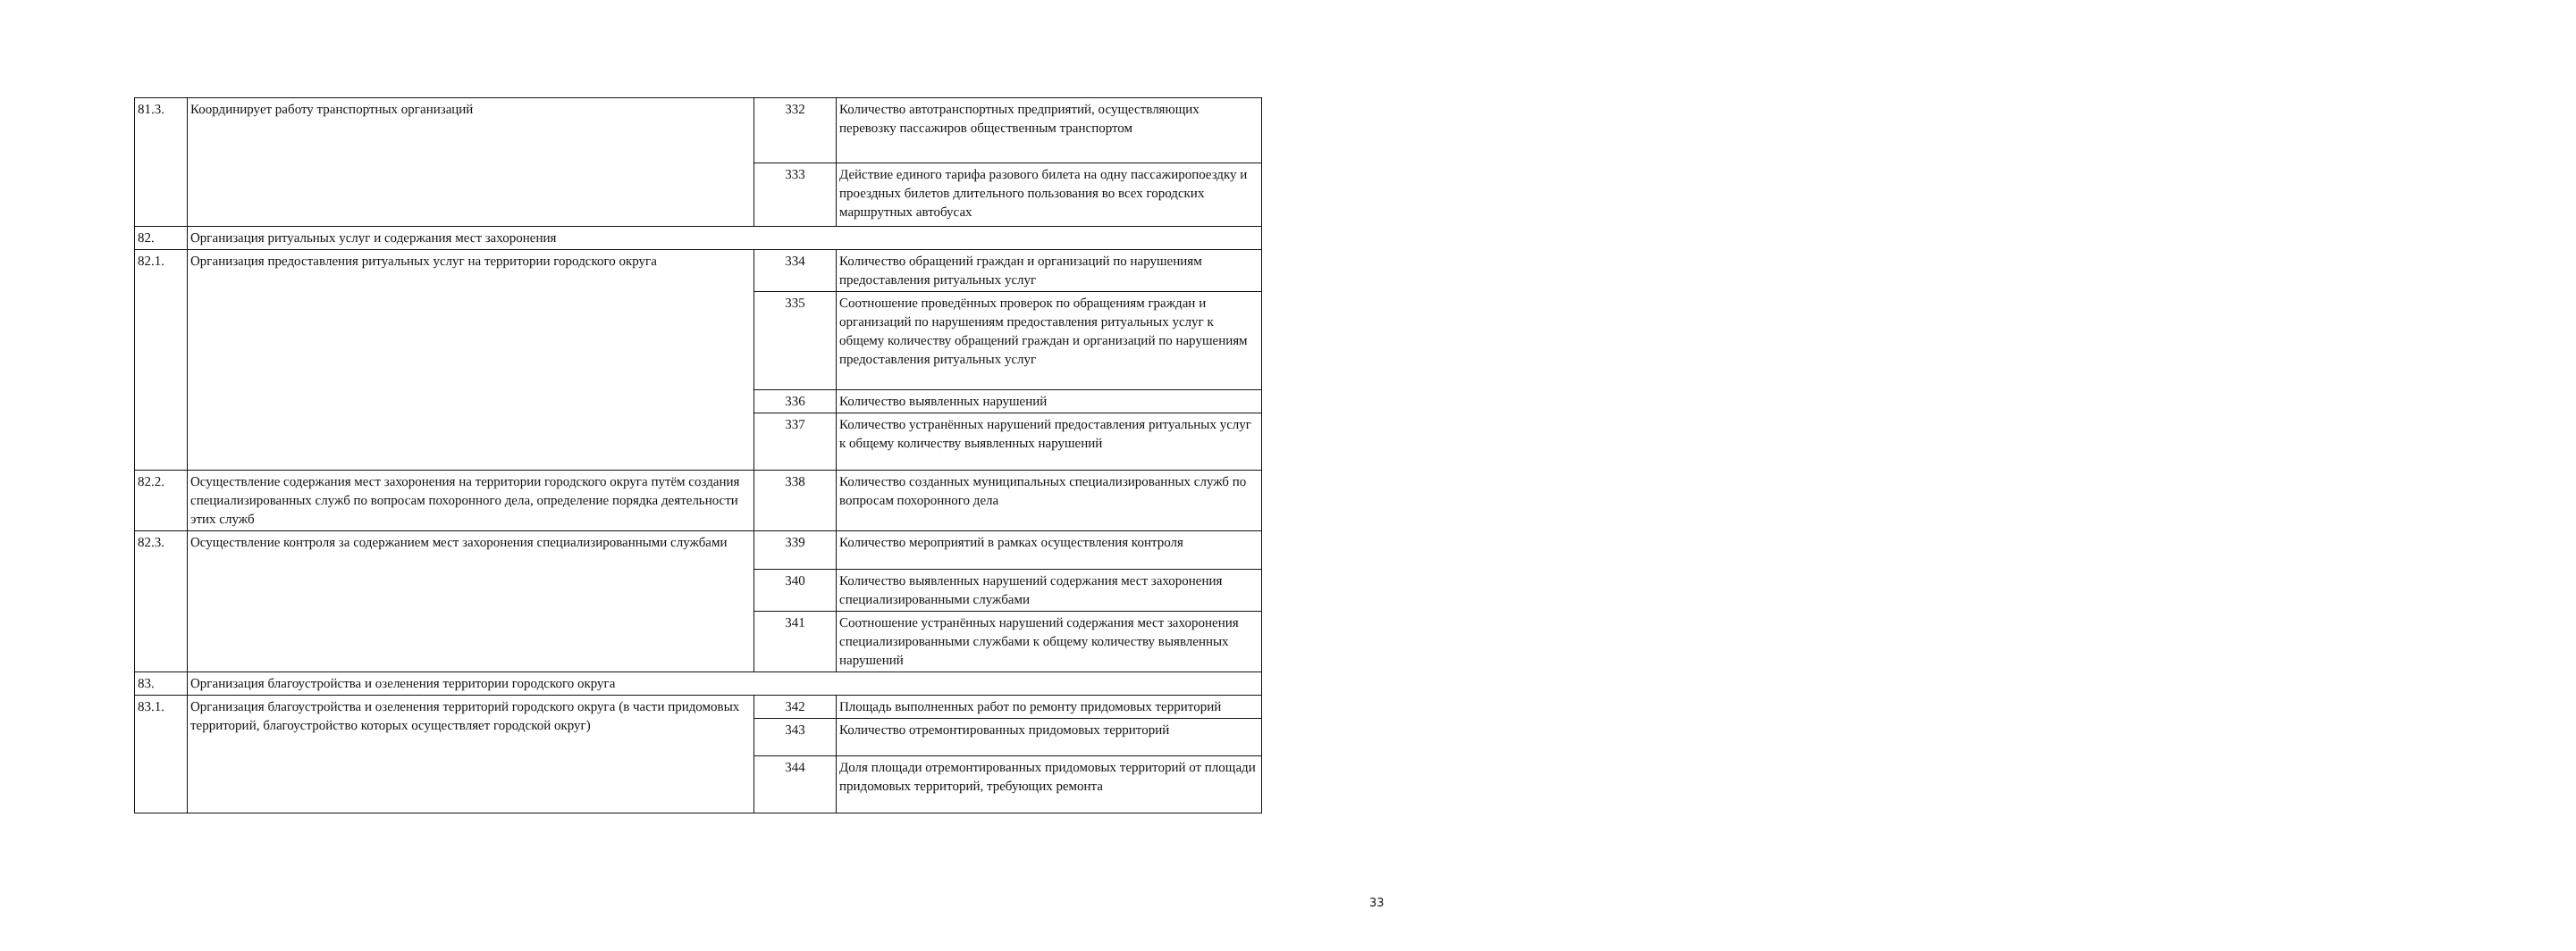| 81.3. | Координирует работу транспортных организаций | 332 | Количество автотранспортных предприятий, осуществляющих перевозку пассажиров общественным транспортом |
| | | 333 | Действие единого тарифа разового билета на одну пассажиропоездку и проездных билетов длительного пользования во всех городских маршрутных автобусах |
| 82. | Организация ритуальных услуг и содержания мест захоронения | | |
| 82.1. | Организация предоставления ритуальных услуг на территории городского округа | 334 | Количество обращений граждан и организаций по нарушениям предоставления ритуальных услуг |
| | | 335 | Соотношение проведённых проверок по обращениям граждан и организаций по нарушениям предоставления ритуальных услуг к общему количеству обращений граждан и организаций по нарушениям предоставления ритуальных услуг |
| | | 336 | Количество выявленных нарушений |
| | | 337 | Количество устранённых нарушений предоставления ритуальных услуг к общему количеству выявленных нарушений |
| 82.2. | Осуществление содержания мест захоронения на территории городского округа путём создания специализированных служб по вопросам похоронного дела, определение порядка деятельности этих служб | 338 | Количество созданных муниципальных специализированных служб по вопросам похоронного дела |
| 82.3. | Осуществление контроля за содержанием мест захоронения специализированными службами | 339 | Количество мероприятий в рамках осуществления контроля |
| | | 340 | Количество выявленных нарушений содержания мест захоронения специализированными службами |
| | | 341 | Соотношение устранённых нарушений содержания мест захоронения специализированными службами к общему количеству выявленных нарушений |
| 83. | Организация благоустройства и озеленения территории городского округа | | |
| 83.1. | Организация благоустройства и озеленения территорий городского округа (в части придомовых территорий, благоустройство которых осуществляет городской округ) | 342 | Площадь выполненных работ по ремонту придомовых территорий |
| | | 343 | Количество отремонтированных придомовых территорий |
| | | 344 | Доля площади отремонтированных придомовых территорий от площади придомовых территорий, требующих ремонта |
33